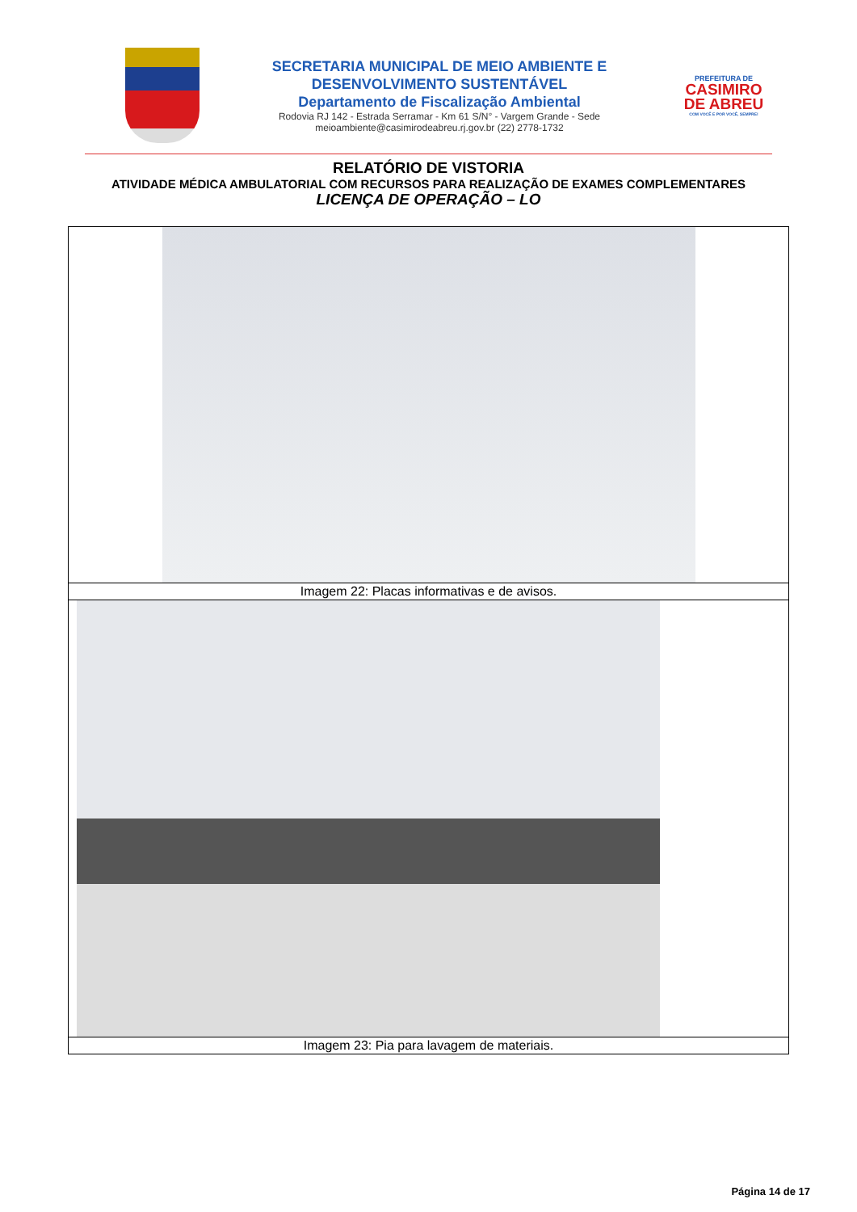SECRETARIA MUNICIPAL DE MEIO AMBIENTE E
DESENVOLVIMENTO SUSTENTÁVEL
Departamento de Fiscalização Ambiental
Rodovia RJ 142 - Estrada Serramar - Km 61 S/N° - Vargem Grande - Sede
meioambiente@casimirodeabreu.rj.gov.br (22) 2778-1732
PREFEITURA DE
CASIMIRO DE ABREU
COM VOCÊ E POR VOCÊ, SEMPRE!
RELATÓRIO DE VISTORIA
ATIVIDADE MÉDICA AMBULATORIAL COM RECURSOS PARA REALIZAÇÃO DE EXAMES COMPLEMENTARES
LICENÇA DE OPERAÇÃO – LO
Imagem 22: Placas informativas e de avisos.
Imagem 23: Pia para lavagem de materiais.
Página 14 de 17